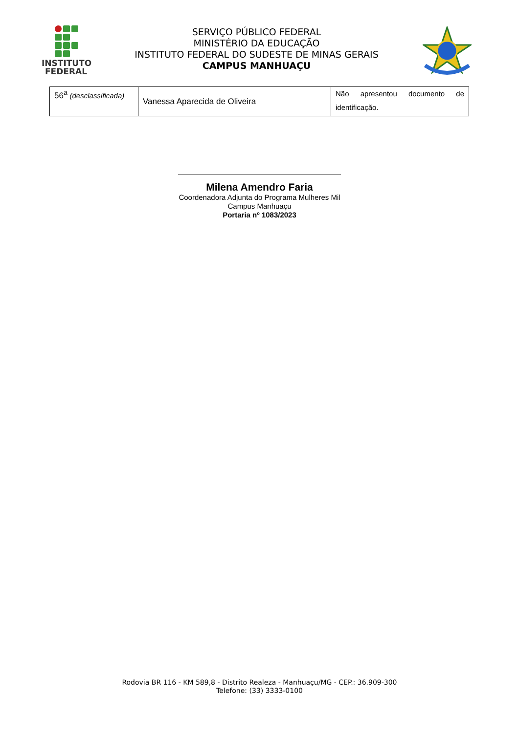INSTITUTO
FEDERAL
SERVIÇO PÚBLICO FEDERAL
MINISTÉRIO DA EDUCAÇÃO
INSTITUTO FEDERAL DO SUDESTE DE MINAS GERAIS
CAMPUS MANHUAÇU
| 56<sup>a</sup> (desclassificada) | Vanessa Aparecida de Oliveira | Não apresentou documento de identificação. |
Milena Amendro Faria
Coordenadora Adjunta do Programa Mulheres Mil
Campus Manhuaçu
Portaria nº 1083/2023
Rodovia BR 116 - KM 589,8 - Distrito Realeza - Manhuaçu/MG - CEP.: 36.909-300
Telefone: (33) 3333-0100